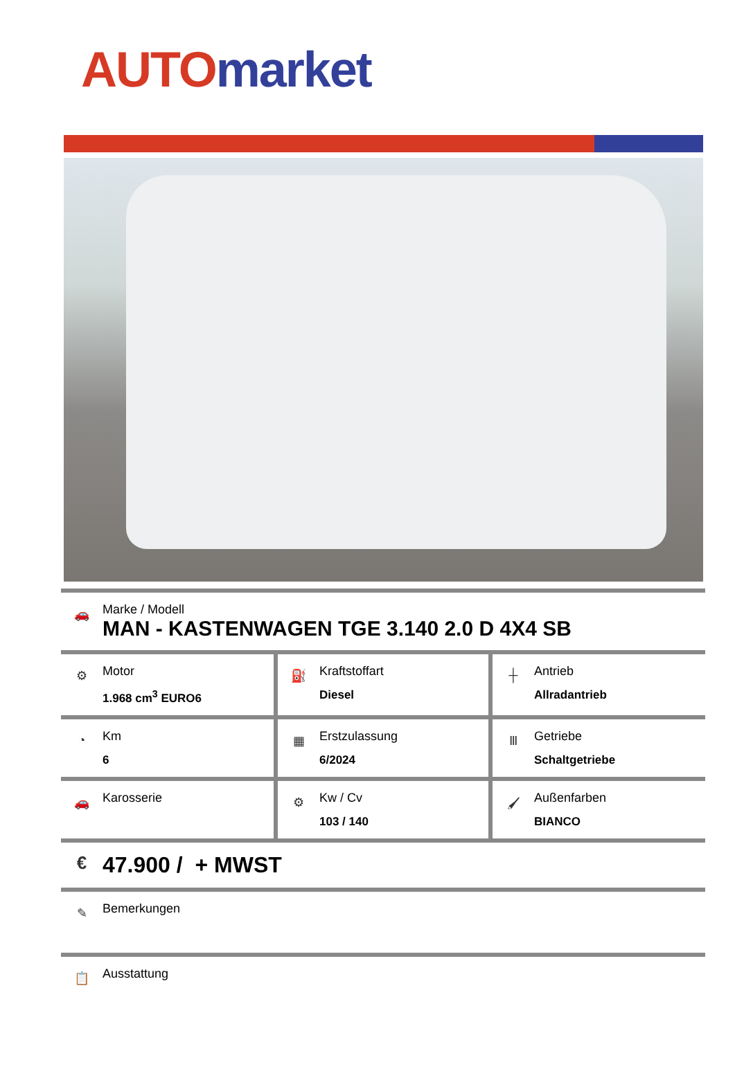AUTO market
🚗
Marke / Modell
MAN - KASTENWAGEN TGE 3.140 2.0 D 4X4 SB
| ⚙ Motor 1.968 cm<sup>3</sup> EURO6 | ⛽ Kraftstoffart Diesel | ┼ Antrieb Allradantrieb |
| ◔ Km 6 | ▦ Erstzulassung 6/2024 | Ⅲ Getriebe Schaltgetriebe |
| 🚗 Karosserie | ⚙ Kw / Cv 103 / 140 | 🖌 Außenfarben BIANCO |
€
47.900 / + MWST
✎
Bemerkungen
📋
Ausstattung